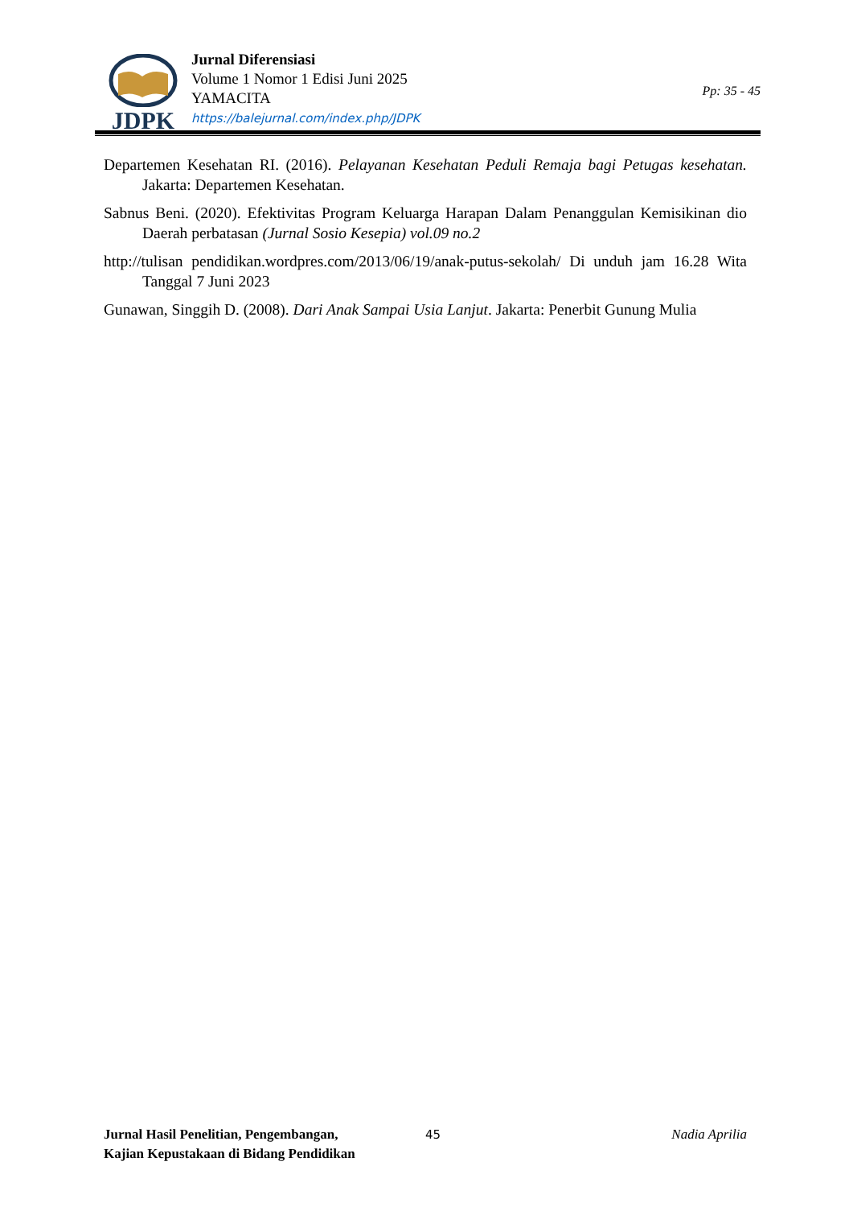JDPK
Jurnal Diferensiasi
Volume 1 Nomor 1 Edisi Juni 2025
YAMACITA
https://balejurnal.com/index.php/JDPK
Pp: 35 - 45
Departemen Kesehatan RI. (2016). Pelayanan Kesehatan Peduli Remaja bagi Petugas kesehatan. Jakarta: Departemen Kesehatan.
Sabnus Beni. (2020). Efektivitas Program Keluarga Harapan Dalam Penanggulan Kemisikinan dio Daerah perbatasan (Jurnal Sosio Kesepia) vol.09 no.2
http://tulisan pendidikan.wordpres.com/2013/06/19/anak-putus-sekolah/ Di unduh jam 16.28 Wita Tanggal 7 Juni 2023
Gunawan, Singgih D. (2008). Dari Anak Sampai Usia Lanjut. Jakarta: Penerbit Gunung Mulia
Jurnal Hasil Penelitian, Pengembangan,
Kajian Kepustakaan di Bidang Pendidikan
45 Nadia Aprilia